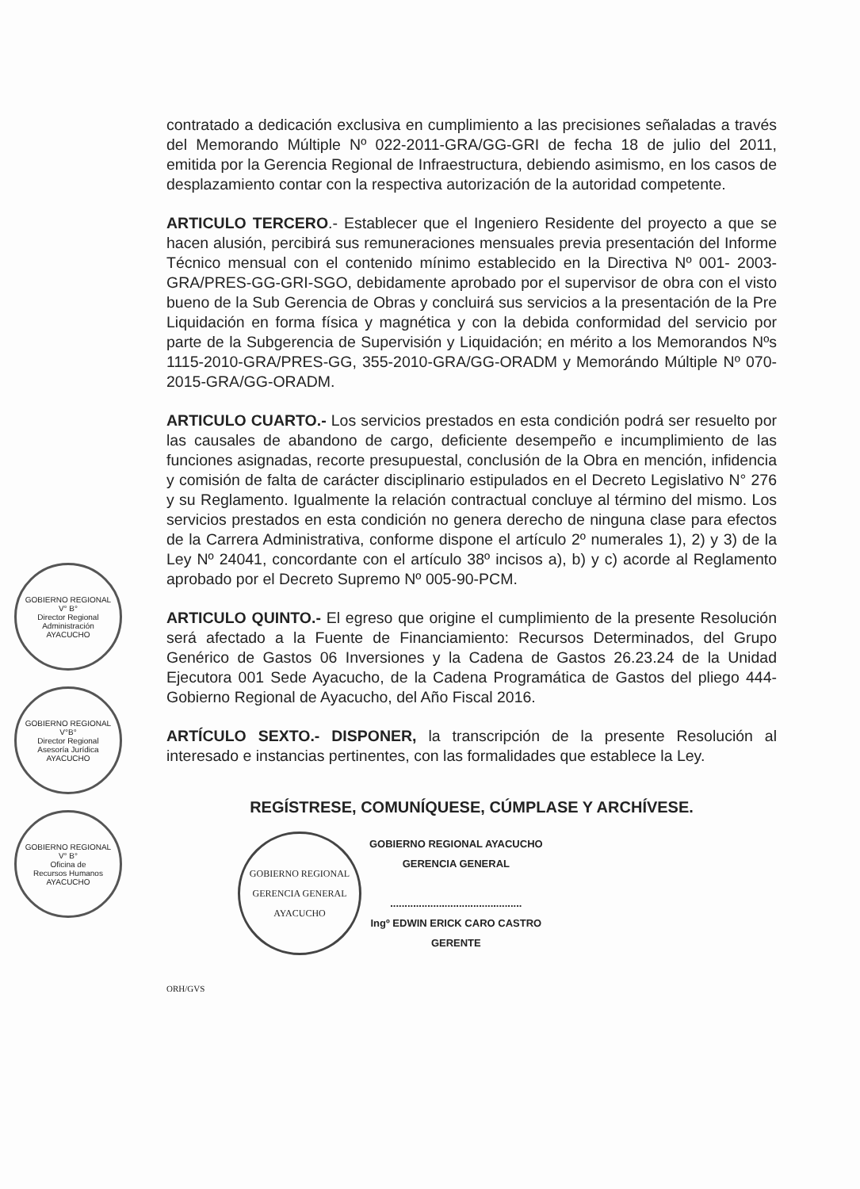GOBIERNO REGIONAL
V° B°
Director Regional
Administración
AYACUCHO
GOBIERNO REGIONAL
V°B°
Director Regional
Asesoría Jurídica
AYACUCHO
GOBIERNO REGIONAL
V° B°
Oficina de
Recursos Humanos
AYACUCHO
contratado a dedicación exclusiva en cumplimiento a las precisiones señaladas a través del Memorando Múltiple Nº 022-2011-GRA/GG-GRI de fecha 18 de julio del 2011, emitida por la Gerencia Regional de Infraestructura, debiendo asimismo, en los casos de desplazamiento contar con la respectiva autorización de la autoridad competente.
ARTICULO TERCERO.- Establecer que el Ingeniero Residente del proyecto a que se hacen alusión, percibirá sus remuneraciones mensuales previa presentación del Informe Técnico mensual con el contenido mínimo establecido en la Directiva Nº 001- 2003-GRA/PRES-GG-GRI-SGO, debidamente aprobado por el supervisor de obra con el visto bueno de la Sub Gerencia de Obras y concluirá sus servicios a la presentación de la Pre Liquidación en forma física y magnética y con la debida conformidad del servicio por parte de la Subgerencia de Supervisión y Liquidación; en mérito a los Memorandos Nºs 1115-2010-GRA/PRES-GG, 355-2010-GRA/GG-ORADM y Memorándo Múltiple Nº 070-2015-GRA/GG-ORADM.
ARTICULO CUARTO.- Los servicios prestados en esta condición podrá ser resuelto por las causales de abandono de cargo, deficiente desempeño e incumplimiento de las funciones asignadas, recorte presupuestal, conclusión de la Obra en mención, infidencia y comisión de falta de carácter disciplinario estipulados en el Decreto Legislativo N° 276 y su Reglamento. Igualmente la relación contractual concluye al término del mismo. Los servicios prestados en esta condición no genera derecho de ninguna clase para efectos de la Carrera Administrativa, conforme dispone el artículo 2º numerales 1), 2) y 3) de la Ley Nº 24041, concordante con el artículo 38º incisos a), b) y c) acorde al Reglamento aprobado por el Decreto Supremo Nº 005-90-PCM.
ARTICULO QUINTO.- El egreso que origine el cumplimiento de la presente Resolución será afectado a la Fuente de Financiamiento: Recursos Determinados, del Grupo Genérico de Gastos 06 Inversiones y la Cadena de Gastos 26.23.24 de la Unidad Ejecutora 001 Sede Ayacucho, de la Cadena Programática de Gastos del pliego 444-Gobierno Regional de Ayacucho, del Año Fiscal 2016.
ARTÍCULO SEXTO.- DISPONER, la transcripción de la presente Resolución al interesado e instancias pertinentes, con las formalidades que establece la Ley.
REGÍSTRESE, COMUNÍQUESE, CÚMPLASE Y ARCHÍVESE.
GOBIERNO REGIONAL
GERENCIA GENERAL
AYACUCHO
GOBIERNO REGIONAL AYACUCHO
GERENCIA GENERAL
..............................................
Ingº EDWIN ERICK CARO CASTRO
GERENTE
ORH/GVS